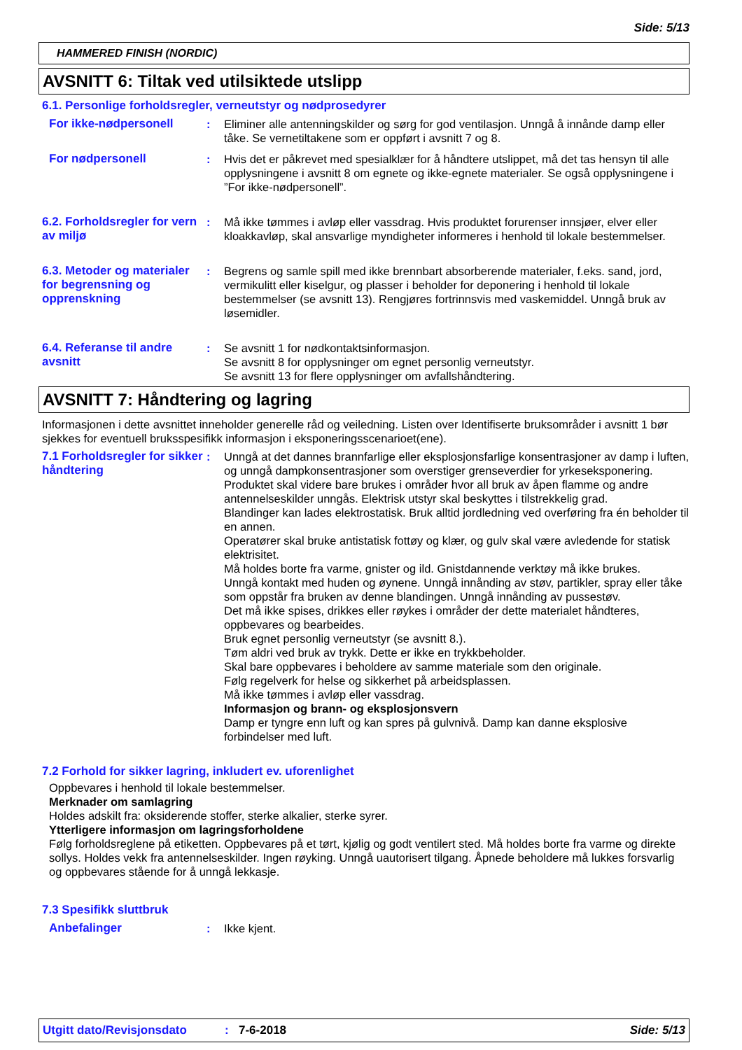Side: 5/13
HAMMERED FINISH (NORDIC)
AVSNITT 6: Tiltak ved utilsiktede utslipp
6.1. Personlige forholdsregler, verneutstyr og nødprosedyrer
For ikke-nødpersonell : Eliminer alle antenningskilder og sørg for god ventilasjon. Unngå å innånde damp eller tåke. Se vernetiltakene som er oppført i avsnitt 7 og 8.
For nødpersonell : Hvis det er påkrevet med spesialklær for å håndtere utslippet, må det tas hensyn til alle opplysningene i avsnitt 8 om egnete og ikke-egnete materialer. Se også opplysningene i ”For ikke-nødpersonell”.
6.2. Forholdsregler for vern av miljø
: Må ikke tømmes i avløp eller vassdrag. Hvis produktet forurenser innsjøer, elver eller kloakkavløp, skal ansvarlige myndigheter informeres i henhold til lokale bestemmelser.
6.3. Metoder og materialer for begrensning og opprenskning
: Begrens og samle spill med ikke brennbart absorberende materialer, f.eks. sand, jord, vermikulitt eller kiselgur, og plasser i beholder for deponering i henhold til lokale bestemmelser (se avsnitt 13). Rengjøres fortrinnsvis med vaskemiddel. Unngå bruk av løsemidler.
6.4. Referanse til andre avsnitt
: Se avsnitt 1 for nødkontaktsinformasjon.
Se avsnitt 8 for opplysninger om egnet personlig verneutstyr.
Se avsnitt 13 for flere opplysninger om avfallshåndtering.
AVSNITT 7: Håndtering og lagring
Informasjonen i dette avsnittet inneholder generelle råd og veiledning. Listen over Identifiserte bruksområder i avsnitt 1 bør sjekkes for eventuell bruksspesifikk informasjon i eksponeringsscenarioet(ene).
7.1 Forholdsregler for sikker håndtering
: Unngå at det dannes brannfarlige eller eksplosjonsfarlige konsentrasjoner av damp i luften, og unngå dampkonsentrasjoner som overstiger grenseverdier for yrkeseksponering.
Produktet skal videre bare brukes i områder hvor all bruk av åpen flamme og andre antennelseskilder unngås. Elektrisk utstyr skal beskyttes i tilstrekkelig grad.
Blandinger kan lades elektrostatisk. Bruk alltid jordledning ved overføring fra én beholder til en annen.
Operatører skal bruke antistatisk fottøy og klær, og gulv skal være avledende for statisk elektrisitet.
Må holdes borte fra varme, gnister og ild. Gnistdannende verktøy må ikke brukes.
Unngå kontakt med huden og øynene. Unngå innånding av støv, partikler, spray eller tåke som oppstår fra bruken av denne blandingen. Unngå innånding av pussestøv.
Det må ikke spises, drikkes eller røykes i områder der dette materialet håndteres, oppbevares og bearbeides.
Bruk egnet personlig verneutstyr (se avsnitt 8.).
Tøm aldri ved bruk av trykk. Dette er ikke en trykkbeholder.
Skal bare oppbevares i beholdere av samme materiale som den originale.
Følg regelverk for helse og sikkerhet på arbeidsplassen.
Må ikke tømmes i avløp eller vassdrag.
Informasjon og brann- og eksplosjonsvern
Damp er tyngre enn luft og kan spres på gulvnivå. Damp kan danne eksplosive forbindelser med luft.
7.2 Forhold for sikker lagring, inkludert ev. uforenlighet
Oppbevares i henhold til lokale bestemmelser.
Merknader om samlagring
Holdes adskilt fra: oksiderende stoffer, sterke alkalier, sterke syrer.
Ytterligere informasjon om lagringsforholdene
Følg forholdsreglene på etiketten. Oppbevares på et tørt, kjølig og godt ventilert sted. Må holdes borte fra varme og direkte sollys. Holdes vekk fra antennelseskilder. Ingen røyking. Unngå uautorisert tilgang. Åpnede beholdere må lukkes forsvarlig og oppbevares stående for å unngå lekkasje.
7.3 Spesifikk sluttbruk
Anbefalinger : Ikke kjent.
Utgitt dato/Revisjonsdato: 7-6-2018 Side: 5/13